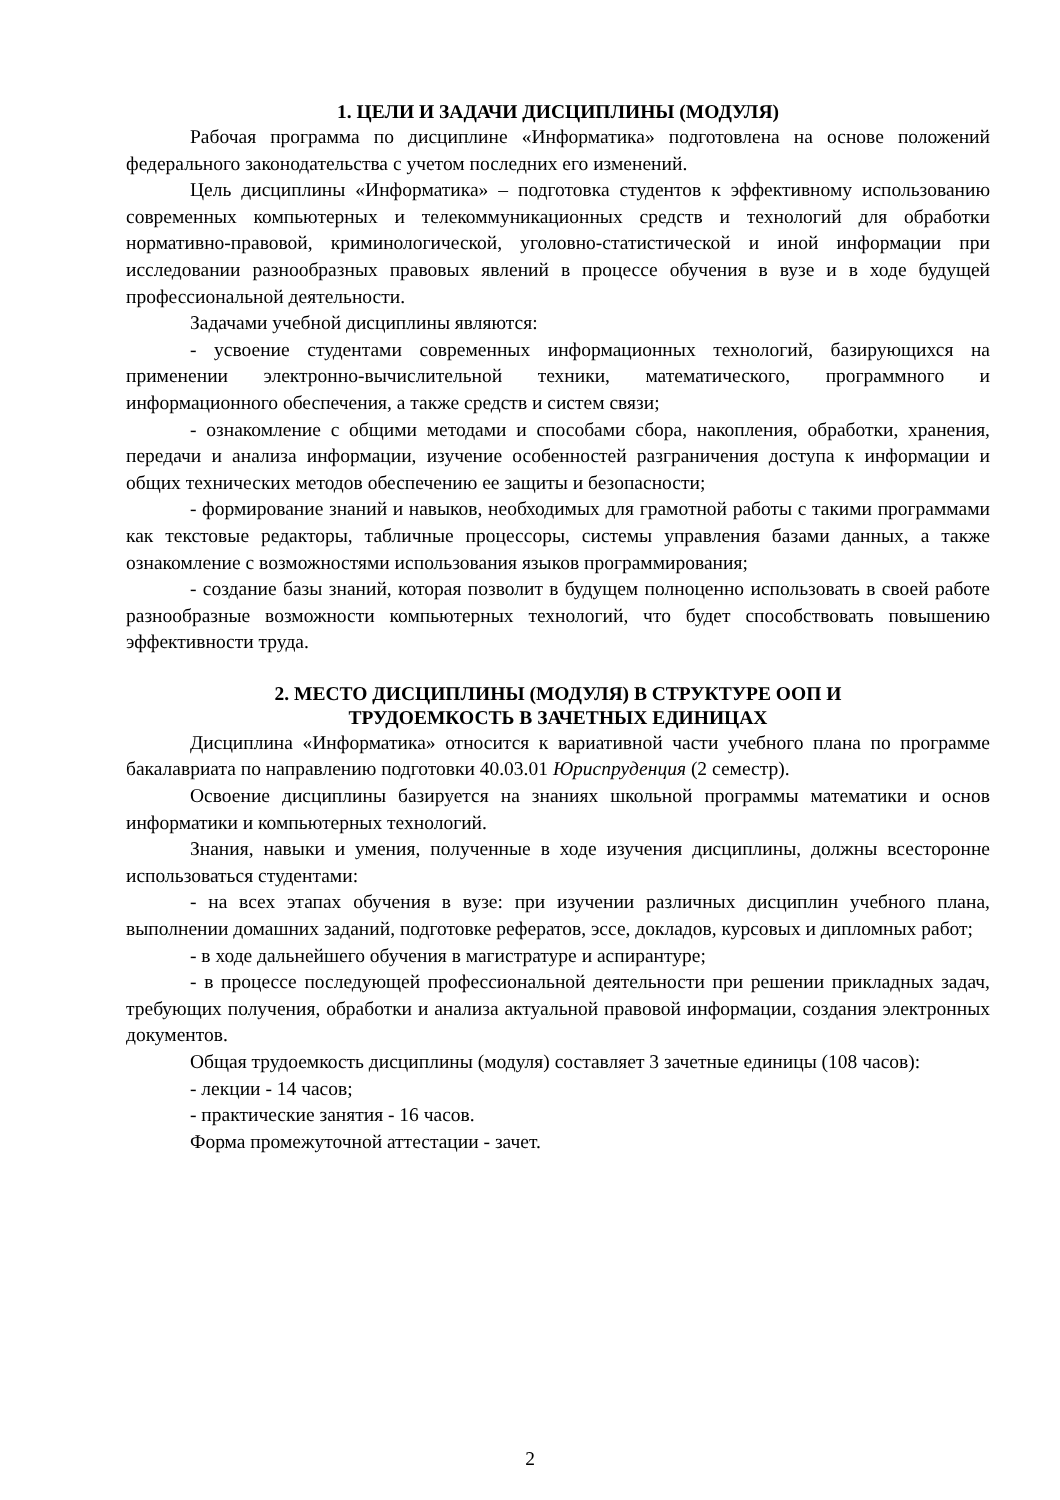1. ЦЕЛИ И ЗАДАЧИ ДИСЦИПЛИНЫ (МОДУЛЯ)
Рабочая программа по дисциплине «Информатика» подготовлена на основе положений федерального законодательства с учетом последних его изменений.
Цель дисциплины «Информатика» – подготовка студентов к эффективному использованию современных компьютерных и телекоммуникационных средств и технологий для обработки нормативно-правовой, криминологической, уголовно-статистической и иной информации при исследовании разнообразных правовых явлений в процессе обучения в вузе и в ходе будущей профессиональной деятельности.
Задачами учебной дисциплины являются:
- усвоение студентами современных информационных технологий, базирующихся на применении электронно-вычислительной техники, математического, программного и информационного обеспечения, а также средств и систем связи;
- ознакомление с общими методами и способами сбора, накопления, обработки, хранения, передачи и анализа информации, изучение особенностей разграничения доступа к информации и общих технических методов обеспечению ее защиты и безопасности;
- формирование знаний и навыков, необходимых для грамотной работы с такими программами как текстовые редакторы, табличные процессоры, системы управления базами данных, а также ознакомление с возможностями использования языков программирования;
- создание базы знаний, которая позволит в будущем полноценно использовать в своей работе разнообразные возможности компьютерных технологий, что будет способствовать повышению эффективности труда.
2. МЕСТО ДИСЦИПЛИНЫ (МОДУЛЯ) В СТРУКТУРЕ ООП И
ТРУДОЕМКОСТЬ В ЗАЧЕТНЫХ ЕДИНИЦАХ
Дисциплина «Информатика» относится к вариативной части учебного плана по программе бакалавриата по направлению подготовки 40.03.01 Юриспруденция (2 семестр).
Освоение дисциплины базируется на знаниях школьной программы математики и основ информатики и компьютерных технологий.
Знания, навыки и умения, полученные в ходе изучения дисциплины, должны всесторонне использоваться студентами:
- на всех этапах обучения в вузе: при изучении различных дисциплин учебного плана, выполнении домашних заданий, подготовке рефератов, эссе, докладов, курсовых и дипломных работ;
- в ходе дальнейшего обучения в магистратуре и аспирантуре;
- в процессе последующей профессиональной деятельности при решении прикладных задач, требующих получения, обработки и анализа актуальной правовой информации, создания электронных документов.
Общая трудоемкость дисциплины (модуля) составляет 3 зачетные единицы (108 часов):
- лекции - 14 часов;
- практические занятия - 16 часов.
Форма промежуточной аттестации - зачет.
2